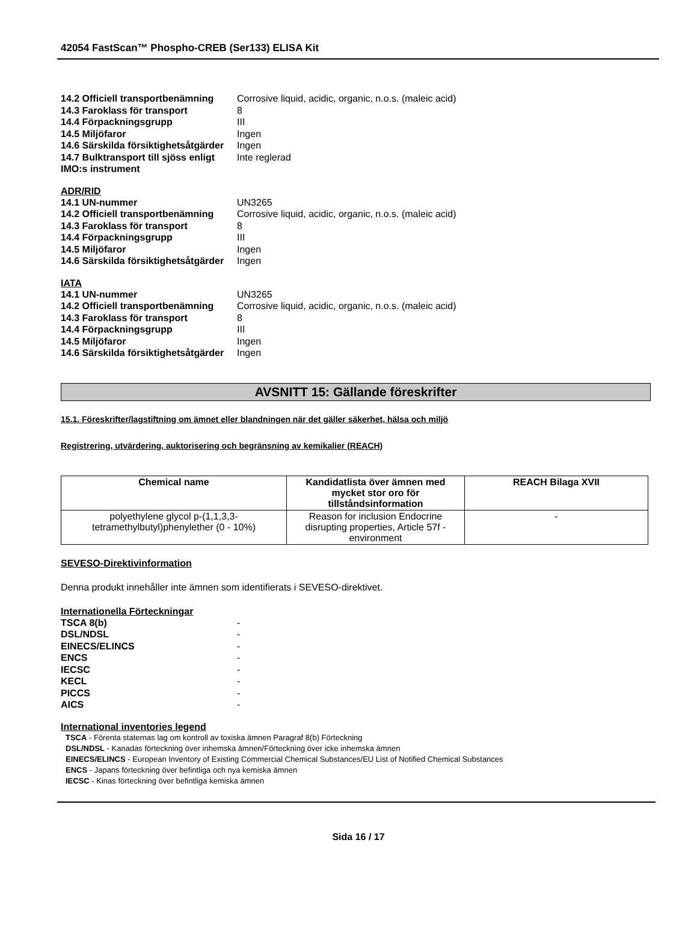42054 FastScan™ Phospho-CREB (Ser133) ELISA Kit
14.2 Officiell transportbenämning Corrosive liquid, acidic, organic, n.o.s. (maleic acid)
14.3 Faroklass för transport 8
14.4 Förpackningsgrupp III
14.5 Miljöfaror Ingen
14.6 Särskilda försiktighetsåtgärder Ingen
14.7 Bulktransport till sjöss enligt Inte reglerad
IMO:s instrument
ADR/RID
14.1 UN-nummer UN3265
14.2 Officiell transportbenämning Corrosive liquid, acidic, organic, n.o.s. (maleic acid)
14.3 Faroklass för transport 8
14.4 Förpackningsgrupp III
14.5 Miljöfaror Ingen
14.6 Särskilda försiktighetsåtgärder Ingen
IATA
14.1 UN-nummer UN3265
14.2 Officiell transportbenämning Corrosive liquid, acidic, organic, n.o.s. (maleic acid)
14.3 Faroklass för transport 8
14.4 Förpackningsgrupp III
14.5 Miljöfaror Ingen
14.6 Särskilda försiktighetsåtgärder Ingen
AVSNITT 15: Gällande föreskrifter
15.1. Föreskrifter/lagstiftning om ämnet eller blandningen när det gäller säkerhet, hälsa och miljö
Registrering, utvärdering, auktorisering och begränsning av kemikalier (REACH)
| Chemical name | Kandidatlista över ämnen med mycket stor oro för tillståndsinformation | REACH Bilaga XVII |
| --- | --- | --- |
| polyethylene glycol p-(1,1,3,3-tetramethylbutyl)phenylether (0 - 10%) | Reason for inclusion Endocrine disrupting properties, Article 57f - environment | - |
SEVESO-Direktivinformation
Denna produkt innehåller inte ämnen som identifierats i SEVESO-direktivet.
Internationella Förteckningar
TSCA 8(b) -
DSL/NDSL -
EINECS/ELINCS -
ENCS -
IECSC -
KECL -
PICCS -
AICS -
International inventories legend
TSCA - Förenta staternas lag om kontroll av toxiska ämnen Paragraf 8(b) Förteckning
DSL/NDSL - Kanadas förteckning över inhemska ämnen/Förteckning över icke inhemska ämnen
EINECS/ELINCS - European Inventory of Existing Commercial Chemical Substances/EU List of Notified Chemical Substances
ENCS - Japans förteckning över befintliga och nya kemiska ämnen
IECSC - Kinas förteckning över befintliga kemiska ämnen
Sida 16 / 17